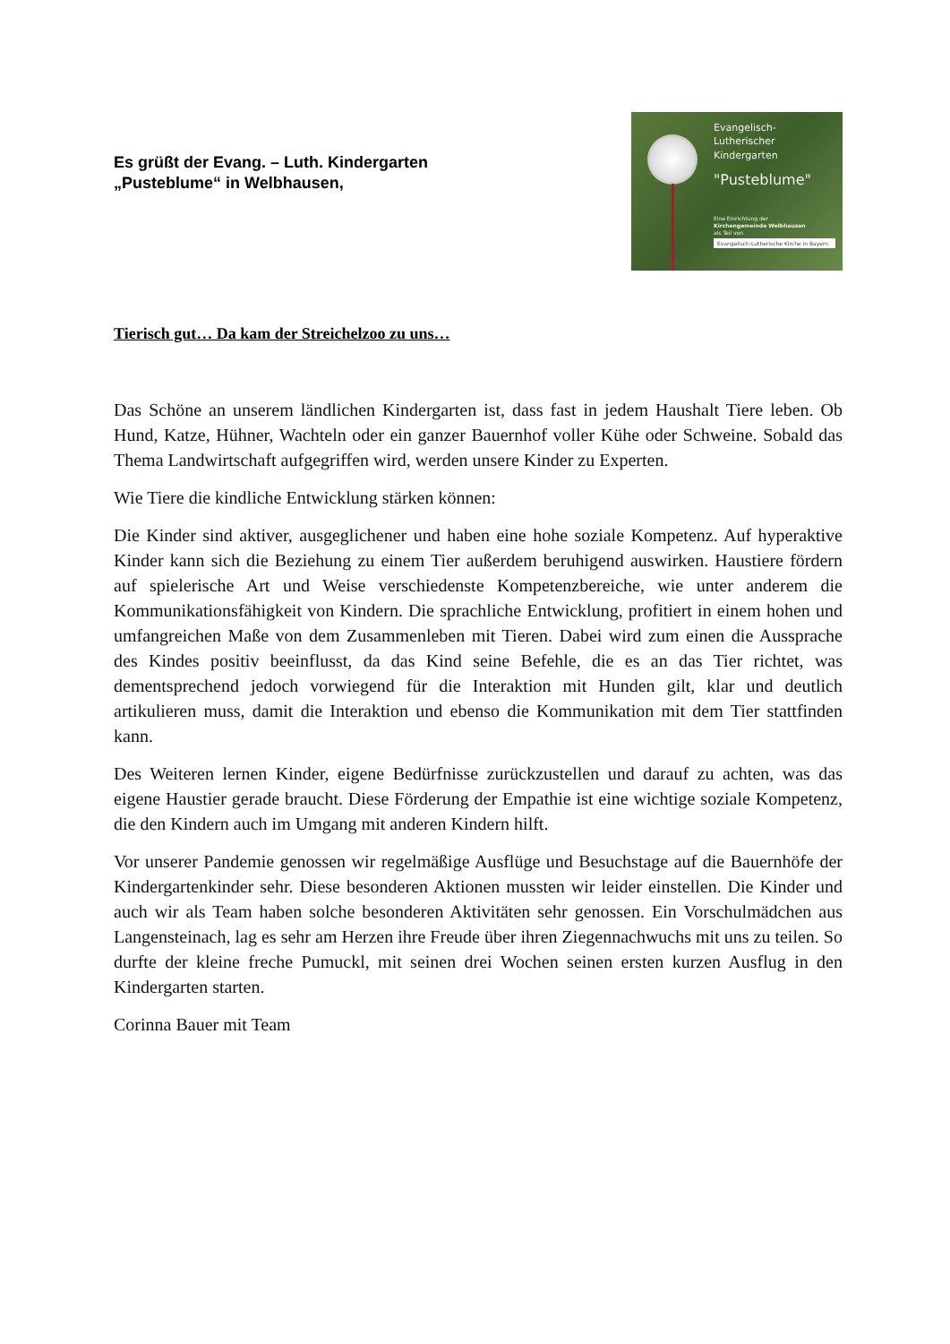Es grüßt der Evang. – Luth. Kindergarten
„Pusteblume“ in Welbhausen,
Evangelisch-Lutherischer Kindergarten
"Pusteblume"
Eine Einrichtung der
Kirchengemeinde Welbhausen
als Teil von
Evangelisch-Lutherische Kirche in Bayern
Tierisch gut… Da kam der Streichelzoo zu uns…
Das Schöne an unserem ländlichen Kindergarten ist, dass fast in jedem Haushalt Tiere leben. Ob Hund, Katze, Hühner, Wachteln oder ein ganzer Bauernhof voller Kühe oder Schweine. Sobald das Thema Landwirtschaft aufgegriffen wird, werden unsere Kinder zu Experten.
Wie Tiere die kindliche Entwicklung stärken können:
Die Kinder sind aktiver, ausgeglichener und haben eine hohe soziale Kompetenz. Auf hyperaktive Kinder kann sich die Beziehung zu einem Tier außerdem beruhigend auswirken. Haustiere fördern auf spielerische Art und Weise verschiedenste Kompetenzbereiche, wie unter anderem die Kommunikationsfähigkeit von Kindern. Die sprachliche Entwicklung, profitiert in einem hohen und umfangreichen Maße von dem Zusammenleben mit Tieren. Dabei wird zum einen die Aussprache des Kindes positiv beeinflusst, da das Kind seine Befehle, die es an das Tier richtet, was dementsprechend jedoch vorwiegend für die Interaktion mit Hunden gilt, klar und deutlich artikulieren muss, damit die Interaktion und ebenso die Kommunikation mit dem Tier stattfinden kann.
Des Weiteren lernen Kinder, eigene Bedürfnisse zurückzustellen und darauf zu achten, was das eigene Haustier gerade braucht. Diese Förderung der Empathie ist eine wichtige soziale Kompetenz, die den Kindern auch im Umgang mit anderen Kindern hilft.
Vor unserer Pandemie genossen wir regelmäßige Ausflüge und Besuchstage auf die Bauernhöfe der Kindergartenkinder sehr. Diese besonderen Aktionen mussten wir leider einstellen. Die Kinder und auch wir als Team haben solche besonderen Aktivitäten sehr genossen. Ein Vorschulmädchen aus Langensteinach, lag es sehr am Herzen ihre Freude über ihren Ziegennachwuchs mit uns zu teilen. So durfte der kleine freche Pumuckl, mit seinen drei Wochen seinen ersten kurzen Ausflug in den Kindergarten starten.
Corinna Bauer mit Team